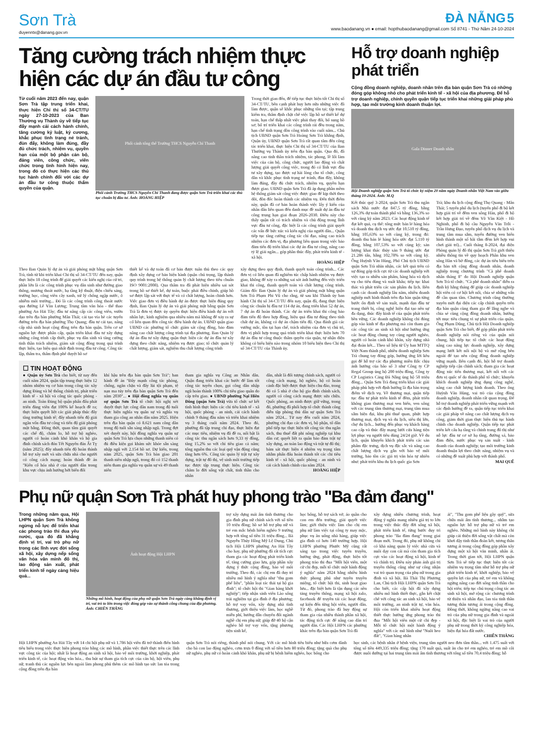Sơn Trà
duyenntx@danang.gov.vn
ĐÀ NẴNG 5
www.baodanang.vn ● email: hopthubaodanang@gmail.com Số 8741 - Thứ Năm 24-10-2024
Tăng cường trách nhiệm thực hiện các dự án đầu tư công
Từ cuối năm 2023 đến nay, quận Sơn Trà tập trung triển khai, thực hiện Chỉ thị số 34-CT/TU ngày 27-10-2023 của Ban Thường vụ Thành ủy về tiếp tục đẩy mạnh cải cách hành chính, tăng cường kỷ luật, kỷ cương, khắc phục tình trạng né tránh, đùn đẩy, không làm đúng, đầy đủ chức trách, nhiệm vụ, quyền hạn của một bộ phận cán bộ, đảng viên, công chức, viên chức trong tình hình hiện nay, trong đó có thực hiện các thủ tục hành chính đối với các dự án đầu tư công thuộc thẩm quyền của quận.
Phối cảnh tổng thể Trường THCS Nguyễn Chí Thanh
Phối cảnh Trường THCS Nguyễn Chí Thanh đang được quận Sơn Trà triển khai các thủ tục chuẩn bị đầu tư. Ảnh: HOÀNG HIỆP
Trong thời gian đến, để tiếp tục thực hiện tốt Chỉ thị số 34-CT/TU, bên cạnh phát huy hơn nữa những việc đã làm được, quận sẽ khắc phục những tồn tại; tập trung kiểm tra, thẩm định chặt chẽ việc lập hồ sơ thiết kế dự toán, hạn chế thấp nhất việc phải thay đổi, bổ sung hồ sơ; bố trí triển khai các công trình rải đều trong năm, hạn chế tình trạng dồn công trình vào cuối năm... Chủ tịch UBND quận Sơn Trà Hoàng Sơn Trà khẳng định, Quận ủy, UBND quận Sơn Trà rất quan tâm đến công tác triển khai, thực hiện Chỉ thị số 34-CT/TU của Ban Thường vụ Thành ủy trên địa bàn quận. Qua đó, đã nâng cao tinh thần trách nhiệm, tác phong, lề lối làm việc của cán bộ, công chức, người lao động và chất lượng giải quyết công việc, trong đó có lĩnh vực đầu tư xây dựng, tạo được sự hài lòng cho tổ chức, công dân và khắc phục tình trạng né tránh, đùn đẩy, không làm đúng, đầy đủ chức trách, nhiệm vụ, quyền hạn được giao. UBND quận Sơn Trà đã áp dụng phần mềm hệ thống giám sát công việc được giao để kịp thời theo dõi, đôn đốc hoàn thành các nhiệm vụ. Đến thời điểm này, quận đã cơ bản hoàn thành việc lấy ý kiến của nhân dân liên quan đến danh mục đề xuất dự án đầu tư công trung hạn giai đoạn 2026-2030. Điều này cho thấy quận rất có trách nhiệm và chủ động trong lĩnh vực đầu tư công, đặc biệt là các công trình giải quyết các vấn đề bức xúc và kiến nghị của người dân... Quận tiếp tục tăng cường công tác chỉ đạo, nâng cao trách nhiệm các đơn vị, địa phương liên quan trong việc bảo đảm tiến độ triển khai các dự án đầu tư công, nâng cao tỷ lệ giải ngân... góp phần thúc đẩy, phát triển kinh tế - xã hội.
HOÀNG HIỆP
Theo Ban Quản lý dự án và giải phóng mặt bằng quận Sơn Trà, tính từ khi triển khai Chỉ thị số 34-CT/TU đến nay, quận thực hiện 18 công trình để giải quyết các kiến nghị của cử tri, phần lớn là các công trình phục vụ dân sinh như đường giao thông, mương thoát nước, hạ tầng kỹ thuật, điện chiếu sáng, trường học, công viên cây xanh, xử lý chống ngập nước, ô nhiễm môi trường... Đó là các công trình cống thoát nước qua đường Lê Văn Lương; Trung tâm văn hóa - thể thao phường An Hải Tây; đầu tư nâng cấp các công viên, vườn dạo trên địa bàn phường Mân Thái; cải tạo vỉa hè các tuyến đường trên địa bàn phường Thọ Quang; đầu tư cải tạo, nâng cấp nhà sinh hoạt cộng đồng trên địa bàn quận. Trên cơ sở nguồn lực được phân cấp, quận triển khai đầu tư xây dựng những công trình cấp thiết, phục vụ dân sinh và tăng cường tinh thần trách nhiệm, giám sát cộng đồng trong quá trình thực hiện, tạo hiệu quả nhất định trong đầu tư công. Công tác lập, thẩm tra, thẩm định phê duyệt hồ sơ
thiết kế và dự toán đã cơ bản được tuân thủ theo các quy định xây dựng cơ bản hiện hành (quận chú trọng, lập thành quy trình trong hệ thống quản lý chất lượng theo tiêu chuẩn ISO 9001:2008). Qua thẩm tra đã phát hiện nhiều sai sót trong hồ sơ thiết kế, dự toán, buộc phải điều chỉnh, giúp hồ sơ được lập sát với thực tế và có chất lượng, hoàn chỉnh hơn. Việc giao đơn vị điều hành dự án được thực hiện đúng quy định, Ban Quản lý dự án và giải phóng mặt bằng quận Sơn Trà là đơn vị được ủy quyền thực hiện điều hành dự án với nhân lực, kinh nghiệm qua nhiều năm mà không để xảy ra sự cố liên quan đến công tác điều hành dự án. UBND quận giao UBND các phường tổ chức giám sát cộng đồng, bảo đảm nâng cao chất lượng công trình tại địa phương. Ban Quản lý dự án đầu tư xây dựng quận thực hiện các dự án đầu tư xây dựng theo chức năng, nhiệm vụ được giao; tổ chức quản lý chất lượng, giám sát, nghiệm thu chất lượng công trình
xây dựng theo quy định, thanh quyết toán công trình... Các đơn vị có liên quan đã nghiêm túc chấp hành nhiệm vụ được giao, không để xảy ra những sai sót ảnh hưởng đến việc triển khai thi công, thanh quyết toán và chất lượng công trình. Giám đốc Ban Quản lý dự án và giải phóng mặt bằng quận Sơn Trà Phạm Phi Vũ cho rằng, từ sau khi Thành ủy ban hành Chỉ thị số 34-CT/TU đến nay, quận đã, đang thực hiện công tác chuẩn bị đầu tư 114 dự án, đang triển khai 52 dự án, 7 dự án đã hoàn thành. Các dự án triển khai thi công bảo đảm tiến độ theo hợp đồng, hiệu quả đầu tư đúng theo tính chất dự án, không có dự án chậm tiến độ. Qua đánh giá các vướng mắc, tồn tại hạn chế, trách nhiệm của đơn vị chủ trì, đơn vị phối hợp trong quá trình triển khai thực hiện hơn 70 dự án đầu tư công thuộc thẩm quyền của quận, tự nhận diện không có biểu hiện nào trong nhóm 10 biểu hiện theo Chỉ thị số 34-CT/TU của Thành ủy.
☐ TIN HOẠT ĐỘNG
● Quận ủy Sơn Trà cho biết, từ nay đến cuối năm 2024, quận tập trung thực hiện 12 nhóm nhiệm vụ cơ bản trong công tác xây dựng Đảng và hệ thống chính trị, phát triển kinh tế - xã hội và công tác quốc phòng - an ninh. Toàn Đảng bộ quận phấn đấu phát triển đảng viên đạt 100% kế hoạch đề ra; thực hiện quyết liệt các giải pháp thúc đẩy tăng trưởng kinh tế; đẩy nhanh tiến độ giải ngân vốn đầu tư công và tiến độ giải phóng mặt bằng. Đồng thời, quan tâm giải quyết các chế độ, chăm lo, hỗ trợ hộ nghèo, người có hoàn cảnh khó khăn và hộ gia đình chính sách đón Tết Nguyên đán Ất Tỵ (năm 2025); đẩy nhanh tiến độ hoàn thành hỗ trợ xây mới và sửa chữa nhà cho người có công cách mạng; hoàn thành đề án "Kiên cố hóa nhà ở của người dân trong khu vực chịu ảnh hưởng bởi biến đổi
khí hậu trên địa bàn quận Sơn Trà"; ban hành đề án "Đẩy mạnh công tác phòng, chống, ngăn chặn và đẩy lùi tội phạm, tệ nạn ma túy trên địa bàn quận Sơn Trà đến năm 2030"... ● Hội đồng nghĩa vụ quân sự quận Sơn Trà tổ chức hội nghị xét duyệt thực lực công dân nam trong độ tuổi thực hiện nghĩa vụ quân sự và nghĩa vụ tham gia công an nhân dân năm 2025. Hiện trên địa bàn quận có 8.621 nam công dân trong độ tuổi sẵn sàng nhập ngũ. Trong đợt xét duyệt này, hội đồng nghĩa vụ quân sự quận Sơn Trà lựa chọn những thanh niên có đủ điều kiện gọi khám sức khỏe sẵn sàng nhập ngũ với 2.154 hồ sơ. Dự kiến, trong năm 2025, quận Sơn Trà bàn giao 201 thanh niên nhập ngũ, trong đó có 152 thanh niên tham gia nghĩa vụ quân sự và 49 thanh niên
tham gia nghĩa vụ Công an Nhân dân. Quận đang triển khai các bước để làm tốt công tác tuyển chọn, gọi công dân nhập ngũ hoàn thành 100% chỉ tiêu giao quân do cấp trên giao. ● UBND phường Nại Hiên Đông (quận Sơn Trà) vừa tổ chức sơ kết tình hình thực hiện các chỉ tiêu kinh tế - xã hội, quốc phòng - an ninh, cải cách hành chính 9 tháng đầu năm và triển khai nhiệm vụ 3 tháng cuối năm 2024. Theo đó, phường đã tập trung chỉ đạo, thực hiện đạt các mục tiêu, nhiệm vụ đã đề ra, nổi bật là công tác thu ngân sách hơn 9,33 tỷ đồng, tăng 15,2% so với chỉ tiêu giao cả năm; tổng nguồn thu các loại quỹ vận động cũng tăng hơn 6%. Công tác quản lý trật tự xây dựng, trật tự đô thị, vệ sinh môi trường tiếp tục được tập trung thực hiện. Công tác chăm lo đời sống vật chất, tinh thần cho nhân
dân, nhất là đối tượng chính sách, người có công cách mạng, hộ nghèo, hộ có hoàn cảnh đặc biệt được thực hiện chu đáo, trong đó có 5 nhà ở cho hộ gia đình chính sách, người có công cách mạng được sửa chữa. Quốc phòng, an ninh được giữ vững, trong đó, phường đã phối hợp tổ chức thành công diễn tập phòng thủ dân sự quận Sơn Trà năm 2024... Từ nay đến cuối năm 2024, phường chỉ đạo các đơn vị, bộ phận, tổ dân phố tiếp tục thực hiện tốt công tác thu ngân sách, thu thuế đất phi nông nghiệp tại khu dân cư; quyết liệt ra quân bảo đảm trật tự xây dựng, an toàn lao động và trật tự đô thị; bám sát thực hiện 4 nhiệm vụ trọng tâm nhằm phấn đấu hoàn thành tốt các chỉ tiêu kinh tế - xã hội, quốc phòng - an ninh và cải cách hành chính của năm 2024.
HOÀNG HIỆP
Hỗ trợ doanh nghiệp phát triển
Cộng đồng doanh nghiệp, doanh nhân trên địa bàn quận Sơn Trà có những đóng góp không nhỏ cho phát triển kinh tế - xã hội của địa phương. Để hỗ trợ doanh nghiệp, chính quyền quận tiếp tục triển khai những giải pháp phù hợp, tạo môi trường kinh doanh thuận lợi.
Gala Dinner Doanh nhân
Hội Doanh nghiệp quận Sơn Trà tổ chức kỷ niệm 20 năm ngày Doanh nhân Việt Nam vào giữa tháng 10-2024. Ảnh: M.Q
Kết thúc quý 3-2024, quận Sơn Trà thu ngân sách Nhà nước đạt 847,5 tỷ đồng, bằng 126,3% dự toán thành phố và bằng 136,3% so với cùng kỳ năm 2023. Các hoạt động kinh tế đạt kết quả, cụ thể: tổng mức bán lẻ hàng hóa và doanh thu dịch vụ ước đạt 10.510 tỷ đồng, bằng 105,63% so với cùng kỳ, trong đó: doanh thu bán lẻ hàng hóa ước đạt 5.110 tỷ đồng, bằng 107,53% so với cùng kỳ; sản lượng khai thác thủy sản 9 tháng ước đạt 21.286 tấn, bằng 102,78% so với cùng kỳ. Ông Huỳnh Văn Hùng, Phó Chủ tịch UBND quận Sơn Trà nhìn nhận, các kết quả trên có sự đóng góp tích cực từ các doanh nghiệp với việc tạo ra nhiều sản phẩm, hàng hóa và dịch vụ cho tiêu dùng và xuất khẩu; tiếp tục khai thác và phát triển các sản phẩm du lịch. Bên cạnh các doanh nghiệp lâu năm, nhiều doanh nghiệp mới hình thành trên địa bàn quận từng bước ổn định về sản xuất, mạnh dạn đầu tư trang thiết bị, công nghệ hiện đại tạo nên sự đa dạng, thúc đẩy kinh tế của quận phát triển bền vững. Các doanh nghiệp không chỉ đóng góp vào kinh tế địa phương mà còn tham gia các công tác an sinh xã hội như hưởng ứng các hoạt động chung tay cùng người nghèo, người có hoàn cảnh khó khăn, xây dựng nhà đại đoàn kết... Theo số liệu từ Ủy ban MTTQ Việt Nam thành phố, nhiều doanh nghiệp Sơn Trà chung tay đóng góp, hưởng ứng lời kêu gọi để hỗ trợ các địa phương miền Bắc chịu ảnh hưởng của bão số 3 như Công ty CP Regal Group ủng hộ 200 triệu đồng, Công ty CP Logistics Cảng Đà Nẵng ủng hộ 50 triệu đồng... Quận Sơn Trà đang triển khai các giải pháp phù hợp với định hướng là địa bàn trọng điểm về dịch vụ. Về thương mại, quận tiếp tục đầu tư phát triển kinh tế đêm, phát triển không gian thương mại ven biển, ven sông với các trung tâm thương mại, trung tâm mua sắm hiện đại, khu phi thuế quan, phức hợp thương mại, dịch vụ và du lịch, siêu thị lớn, chợ du lịch... hướng đến phục vụ khách hàng cao cấp và thúc đẩy mạng lưới cửa hàng tiện lợi phục vụ người tiêu dùng 24/24 giờ. Về du lịch, quận khuyến khích phát triển các sản phẩm đặc trưng, dịch vụ đặc sắc và nâng cao chất lượng dịch vụ gắn với bảo vệ môi trường, bảo tồn các giá trị văn hóa tự nhiên như: phát triển khu du lịch quốc gia Sơn
Trà; khu du lịch cộng đồng Thọ Quang - Mân Thái; 5 tuyến phố du lịch (tuyến phố đi bộ kết hợp giải trí về đêm ven sông Hàn, phố đi bộ kết hợp giải trí về đêm Võ Văn Kiệt - Hồ Nghinh, phố đi bộ cầu Nguyễn Văn Trỗi - Trần Hưng Đạo, tuyến phố dịch vụ du lịch và trung tâm mua sắm, tuyến đường ven biển hình thành một số bãi tắm đêm kết hợp vui chơi giải trí)... Cuối tháng 8-2024, đại diện Phòng quản lý đô thị quận Sơn Trà giới thiệu nhiều thông tin về quy hoạch Phân khu ven sông Hàn và bờ đông, các dự án tiêu biểu trên địa bàn tới cộng đồng doanh nhân, doanh nghiệp trong chương trình "Cà phê doanh nhân tháng 8" do Hội Doanh nghiệp quận Sơn Trà tổ chức. "Cà phê doanh nhân" diễn ra định kỳ hằng tháng để giúp các doanh nghiệp hội viên có cơ hội kết nối, chia sẻ những vấn đề cần quan tâm. Chương trình cũng thường xuyên mời đại diện các cấp chính quyền trên địa bàn quận cùng tham gia để lắng nghe và chia sẻ cùng cộng đồng doanh nhân, hướng tới mục tiêu chung vì sự phát triển của quận. Ông Phạm Dũng, Chủ tịch Hội Doanh nghiệp quận Sơn Trà cho biết, để góp phần phát triển doanh nghiệp nói riêng và của quận nói chung, hội tiếp tục tổ chức các hoạt động nâng cao năng lực doanh nghiệp, xây dựng mạng lưới kết nối nội bộ và mở rộng bên ngoài để tạo nên cộng đồng doanh nghiệp vững mạnh. Bên cạnh đó, hội hỗ trợ doanh nghiệp tiếp cận chính sách; tham gia các hoạt động xúc tiến thương mại, kết nối với các đơn vị quốc tế do thành phố tổ chức; khuyến khích doanh nghiệp ứng dụng công nghệ, nâng cao chất lượng kinh doanh. Theo ông Huỳnh Văn Hùng, vai trò của cộng đồng doanh nghiệp, doanh nhân rất quan trọng. Để hỗ trợ doanh nghiệp phát triển vững mạnh với các định hướng đề ra, quận tiếp tục triển khai các giải pháp về nâng cao chất lượng dịch vụ công, giảm thời gian thực hiện thủ tục hành chính cho doanh nghiệp. Quận tiếp tục phát triển kết cấu hạ tầng và chỉnh trang đô thị như nỗ lực đầu tư cơ sở hạ tầng, đường sá, bảo đảm điện, nước phục vụ sản xuất - kinh doanh của doanh nghiệp; tạo môi trường kinh doanh thuận lợi theo chức năng, nhiệm vụ và có những đề xuất phù hợp với thành phố.
MAI QUẾ
Phụ nữ quận Sơn Trà phát huy phong trào "Ba đảm đang"
Trong những năm qua, Hội LHPN quận Sơn Trà không ngừng nỗ lực để triển khai các phong trào thi đua yêu nước, qua đó đã khẳng định vị trí, vai trò phụ nữ trong các lĩnh vực đời sống xã hội, xây dựng nếp sống văn hóa văn minh đô thị, lao động sản xuất, phát triển kinh tế ngày càng hiệu quả...
Ảnh hoạt động Hội LHPN
Những mô hình, hoạt động của phụ nữ quận Sơn Trà ngày càng khẳng định vị trí, vai trò to lớn trong việc đóng góp vào sự thành công chung của địa phương. Ảnh: CHIẾN THẮNG
trợ xây dựng mái ấm tình thương cho gia đình phụ nữ chính sách với số tiền 10 triệu đồng; hồ sơ hỗ trợ phụ nữ và trẻ em mắc bệnh hiểm nghèo 9 trường hợp với tổng số tiền 31 triệu đồng... Bà Nguyễn Thúy Hồng Mỹ Lệ Dung, Chủ tịch Hội LHPN phường An Hải Tây cho hay, phụ nữ phường đã rất tích cực tham gia các hoạt động phát triển kinh tế, tăng cường giao lưu, góp phần xây dựng ý thức cộng đồng, bảo vệ môi trường. Theo đó, các chị em đã duy trì nhiều mô hình ý nghĩa như "thu gom phế liệu", "phân loại rác thải tại hộ gia đình"; tổ chức hội thi "Gian hàng khởi nghiệp"; tiếp nhận sinh viên Lào sống trải nghiệm tại gia đình ở địa phương; hỗ trợ vay vốn, xây dựng nhà tình thương, giới thiệu việc làm, học nghề miễn phí, hướng dẫn chuyển đổi ngành nghề chị em phụ nữ; giúp đỡ 40 hộ cận nghèo hỗ trợ vay vốn, tặng phương tiện sinh kế,
học bổng, hỗ trợ sách vở, áo quần cho con em đến trường, giải quyết việc làm; giới thiệu việc làm cho chị em phụ nữ làm việc tại công ty may mặc, phục vụ ăn uống nhà hàng, giúp việc gia đình có hơn 140 trường hợp. Hội LHPN phường Phước Mỹ cũng rất sáng tạo trong việc tuyên truyền, hưởng ứng, phát động, thực hiện tốt phong trào thi đua "Mỗi hội viên, một cử chỉ đẹp, mỗi tổ chức một hành động ý nghĩa" năm 2024 bằng nhiều hình thức phong phú như tuyên truyền miệng, tổ chức hội thi, sinh hoạt giao lưu... đặc biệt hơn là tận dụng các nền tảng truyền thông, mạng xã hội zalo, facebook để truyền tải các hoạt động, sự kiện đến từng hội viên, người dân. Từ đó, phong trào đã huy động sự tham gia của nhiều thành phần xã hội, tác động tích cực để nâng cao dân trí người dân. Các Hội LHPN các phường khác trên địa bàn quận Sơn Trà đã
xây dựng nhiều chương trình, hoạt động ý nghĩa mang nhiều giá trị to lớn trong việc thúc đẩy đời sống xã hội, phát triển kinh tế, từng bước duy trì phong trào "Ba đảm đang" trong giai đoạn mới. Trong đó, phụ nữ không chỉ có khả năng quản lý việc nhà cửa và nuôi dạy con cái mà còn tham gia tích cực vào các hoạt động xã hội, kinh tế và chính trị. Điều này phản ánh giá trị truyền thống cũng như sự công nhận vai trò quan trọng của phụ nữ trong gia đình và xã hội. Bà Thái Thị Phương Lan, Chủ tịch Hội LHPN quận Sơn Trà cho biết, các cấp hội đã xây dựng nhiều mô hình thiết thực, gắn kết chặt chẽ với công tác an sinh xã hội, bảo vệ môi trường, an ninh trật tự, văn hóa. Hội còn triển khai nhiều hoạt động thiết thực hưởng ứng phong trào thi đua "Mỗi hội viên một cử chỉ đẹp - Mỗi tổ chức hội một hành động ý nghĩa" với các mô hình như "Nuôi heo đất", "Gian hàng nhân
ái", "Thu gom phế liệu gây quỹ", sửa chữa mái ấm tình thương... nhằm tạo nguồn lực hỗ trợ phụ nữ và trẻ em nghèo. Những mô hình này không chỉ giúp cải thiện đời sống vật chất mà còn khơi dậy tinh thần đoàn kết, tương thân tương ái trong cộng đồng góp phần xây dựng một xã hội văn minh, nhân ái. Trong thời gian tới, Hội LHPN quận Sơn Trà sẽ tiếp tục thực hiện tốt các nhiệm vụ trọng tâm như hỗ trợ phụ nữ phát triển kinh tế, khởi nghiệp, bảo vệ quyền lợi của phụ nữ, trẻ em và không ngừng nâng cao đời sống tinh thần cho hội viên; tiếp tục chú trọng công tác an sinh xã hội, mở rộng các chương trình từ thiện và nhân đạo, lan tỏa tinh thần tương thân tương ái trong cộng đồng. Đồng thời, không ngừng nâng cao vai trò của phụ nữ trong gia đình và ngoài xã hội, đặc biệt là vai trò của người phụ nữ trong thời kỳ công nghiệp hóa, hiện đại hóa đất nước.
CHIẾN THẮNG
Hội LHPN phường An Hải Tây với 14 chi hội phụ nữ và 1.786 hội viên đã trở thành điển hình tiêu biểu trong việc thực hiện phong trào bằng các mô hình, phần việc thiết thực trên các lĩnh vực công tác của hội; nhất là hoạt động an sinh xã hội, bảo vệ môi trường, khởi nghiệp, phát triển kinh tế, các hoạt động văn hóa... thu hút sự tham gia tích cực của cán bộ, hội viên, phụ nữ, tranh thủ các nguồn lực bên ngoài làm phong phú thêm các mô hình tạo sức lan tỏa trong cộng đồng trên địa bàn
quận Sơn Trà nói riêng, thành phố nói chung. Với các mô hình tiêu biểu như bữa cơm dành cho bà con lao động nghèo, cơm trưa 0 đồng với số tiền hơn 80 triệu đồng; tặng quà cho phụ nữ nghèo, phụ nữ có hoàn cảnh khó khăn, phụ nữ bị bệnh hiểm nghèo, học bổng cho
học sinh, các bệnh nhân ở bệnh viện, trung tâm người neo đơn tâm thần... với 1.475 suất với tổng số tiền 449,335 triệu đồng; tặng 170 suất quà, suất ăn cho trẻ em nghèo, trẻ em mồ côi được nuôi dưỡng tại hai trung tâm mái ấm tình thương với tổng số tiền 70,4 triệu đồng; hỗ